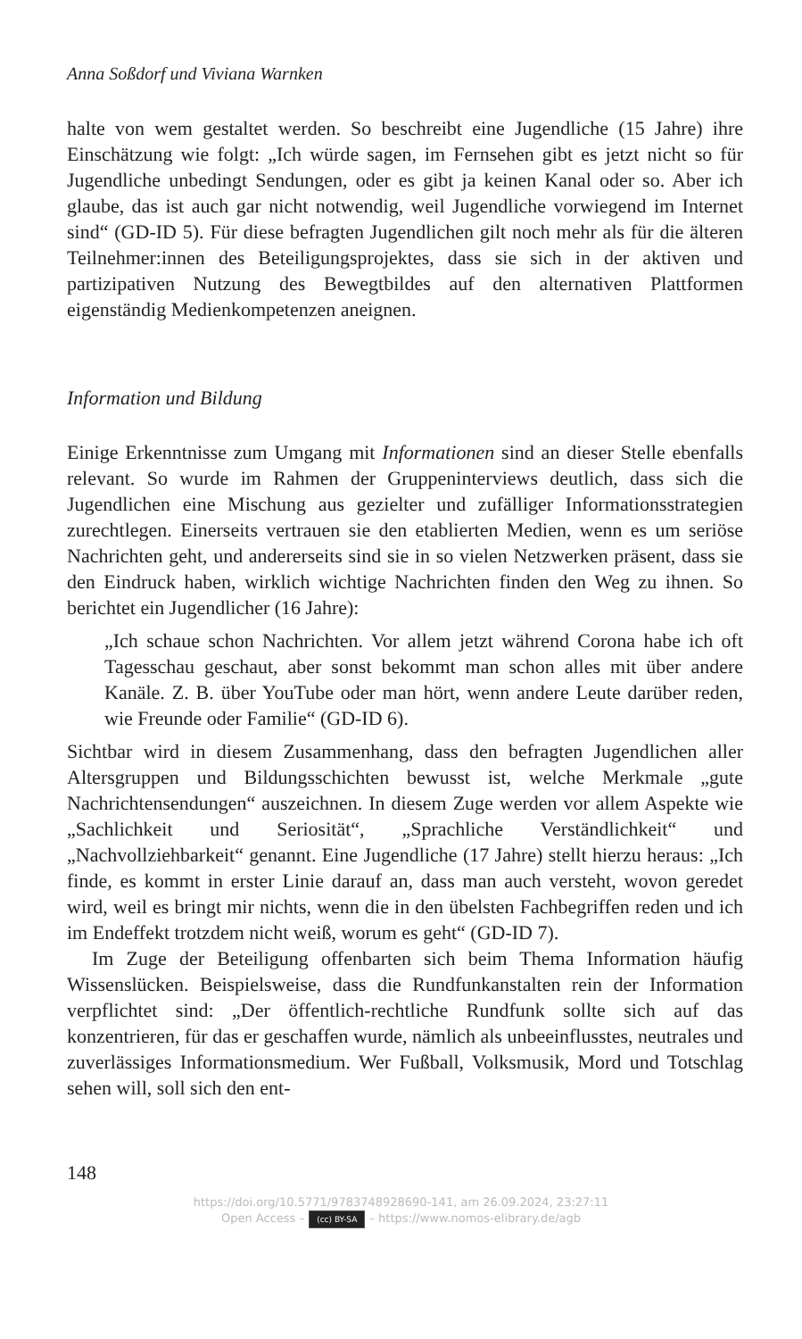Anna Soßdorf und Viviana Warnken
halte von wem gestaltet werden. So beschreibt eine Jugendliche (15 Jahre) ihre Einschätzung wie folgt: „Ich würde sagen, im Fernsehen gibt es jetzt nicht so für Jugendliche unbedingt Sendungen, oder es gibt ja keinen Kanal oder so. Aber ich glaube, das ist auch gar nicht notwendig, weil Jugendliche vorwiegend im Internet sind“ (GD-ID 5). Für diese befragten Jugendlichen gilt noch mehr als für die älteren Teilnehmer:innen des Beteiligungsprojektes, dass sie sich in der aktiven und partizipativen Nutzung des Bewegtbildes auf den alternativen Plattformen eigenständig Medienkompetenzen aneignen.
Information und Bildung
Einige Erkenntnisse zum Umgang mit Informationen sind an dieser Stelle ebenfalls relevant. So wurde im Rahmen der Gruppeninterviews deutlich, dass sich die Jugendlichen eine Mischung aus gezielter und zufälliger Informationsstrategien zurechtlegen. Einerseits vertrauen sie den etablierten Medien, wenn es um seriöse Nachrichten geht, und andererseits sind sie in so vielen Netzwerken präsent, dass sie den Eindruck haben, wirklich wichtige Nachrichten finden den Weg zu ihnen. So berichtet ein Jugendlicher (16 Jahre):
„Ich schaue schon Nachrichten. Vor allem jetzt während Corona habe ich oft Tagesschau geschaut, aber sonst bekommt man schon alles mit über andere Kanäle. Z. B. über YouTube oder man hört, wenn andere Leute darüber reden, wie Freunde oder Familie“ (GD-ID 6).
Sichtbar wird in diesem Zusammenhang, dass den befragten Jugendlichen aller Altersgruppen und Bildungsschichten bewusst ist, welche Merkmale „gute Nachrichtensendungen“ auszeichnen. In diesem Zuge werden vor allem Aspekte wie „Sachlichkeit und Seriosität“, „Sprachliche Verständlichkeit“ und „Nachvollziehbarkeit“ genannt. Eine Jugendliche (17 Jahre) stellt hierzu heraus: „Ich finde, es kommt in erster Linie darauf an, dass man auch versteht, wovon geredet wird, weil es bringt mir nichts, wenn die in den übelsten Fachbegriffen reden und ich im Endeffekt trotzdem nicht weiß, worum es geht“ (GD-ID 7).
Im Zuge der Beteiligung offenbarten sich beim Thema Information häufig Wissenslücken. Beispielsweise, dass die Rundfunkanstalten rein der Information verpflichtet sind: „Der öffentlich-rechtliche Rundfunk sollte sich auf das konzentrieren, für das er geschaffen wurde, nämlich als unbeeinflusstes, neutrales und zuverlässiges Informationsmedium. Wer Fußball, Volksmusik, Mord und Totschlag sehen will, soll sich den ent-
148
https://doi.org/10.5771/9783748928690-141, am 26.09.2024, 23:27:11
Open Access – (cc) BY-SA – https://www.nomos-elibrary.de/agb